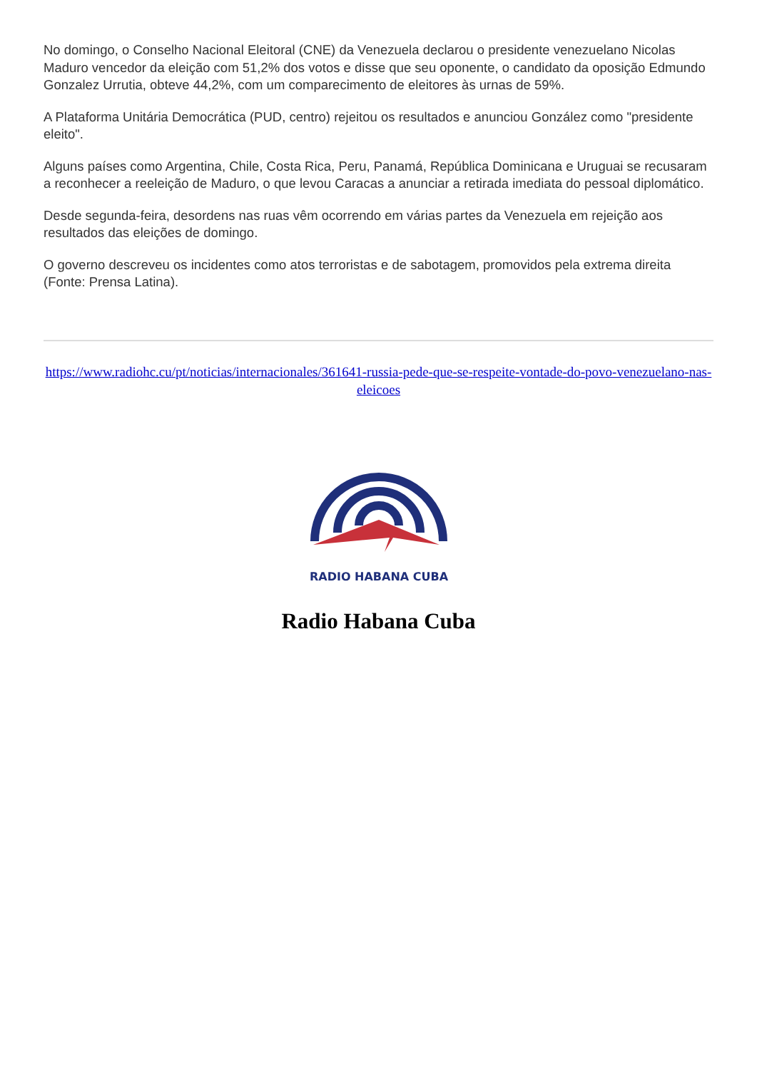No domingo, o Conselho Nacional Eleitoral (CNE) da Venezuela declarou o presidente venezuelano Nicolas Maduro vencedor da eleição com 51,2% dos votos e disse que seu oponente, o candidato da oposição Edmundo Gonzalez Urrutia, obteve 44,2%, com um comparecimento de eleitores às urnas de 59%.
A Plataforma Unitária Democrática (PUD, centro) rejeitou os resultados e anunciou González como "presidente eleito".
Alguns países como Argentina, Chile, Costa Rica, Peru, Panamá, República Dominicana e Uruguai se recusaram a reconhecer a reeleição de Maduro, o que levou Caracas a anunciar a retirada imediata do pessoal diplomático.
Desde segunda-feira, desordens nas ruas vêm ocorrendo em várias partes da Venezuela em rejeição aos resultados das eleições de domingo.
O governo descreveu os incidentes como atos terroristas e de sabotagem, promovidos pela extrema direita (Fonte: Prensa Latina).
https://www.radiohc.cu/pt/noticias/internacionales/361641-russia-pede-que-se-respeite-vontade-do-povo-venezuelano-nas-eleicoes
RADIO HABANA CUBA
Radio Habana Cuba